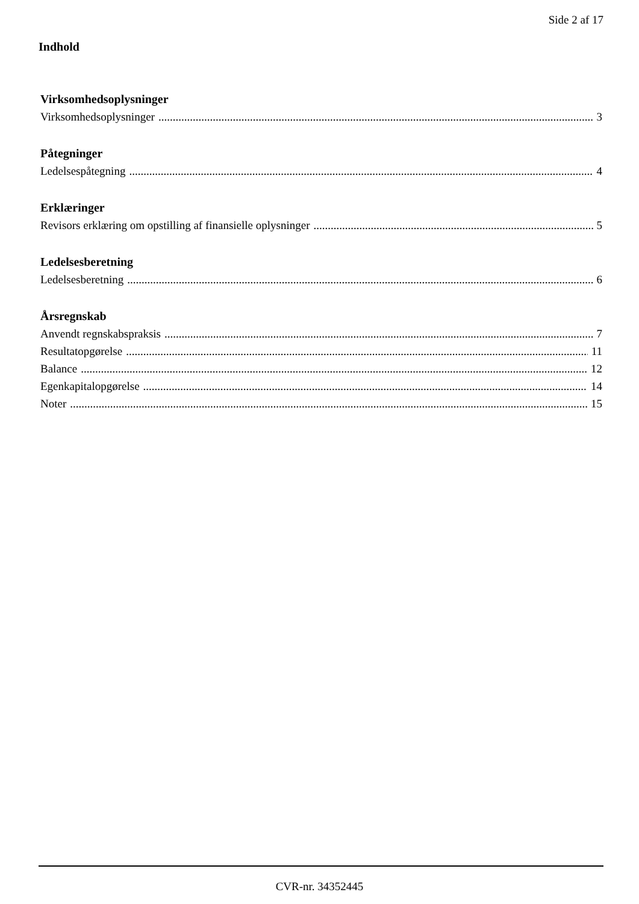Side 2 af 17
Indhold
Virksomhedsoplysninger
Virksomhedsoplysninger 3
Påtegninger
Ledelsespåtegning 4
Erklæringer
Revisors erklæring om opstilling af finansielle oplysninger 5
Ledelsesberetning
Ledelsesberetning 6
Årsregnskab
Anvendt regnskabspraksis 7
Resultatopgørelse 11
Balance 12
Egenkapitalopgørelse 14
Noter 15
CVR-nr. 34352445